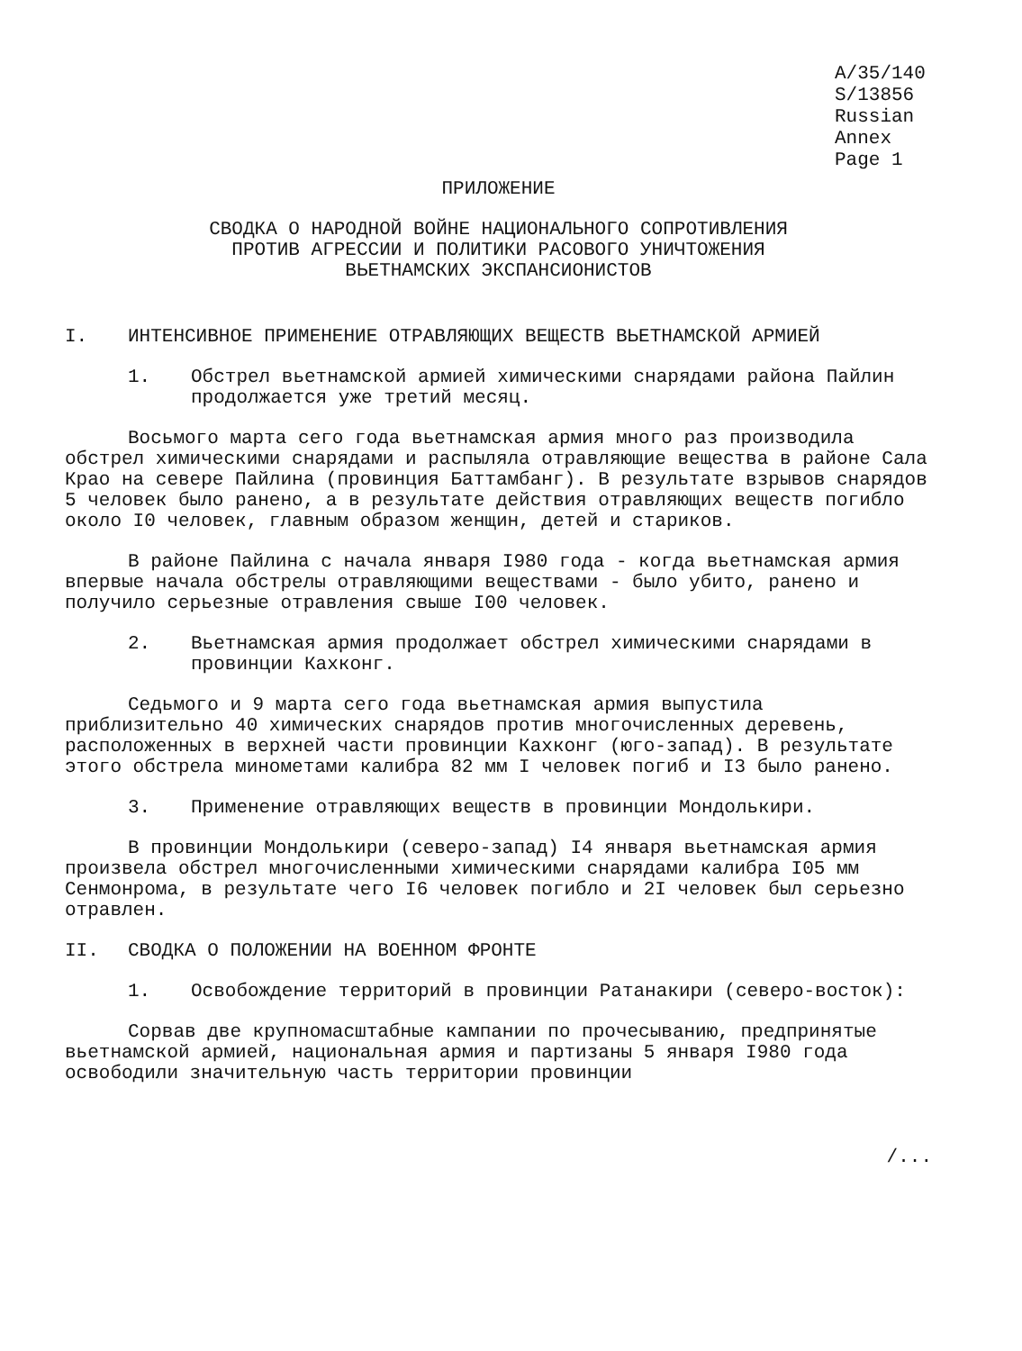A/35/140
S/13856
Russian
Annex
Page 1
ПРИЛОЖЕНИЕ
СВОДКА О НАРОДНОЙ ВОЙНЕ НАЦИОНАЛЬНОГО СОПРОТИВЛЕНИЯ
ПРОТИВ АГРЕССИИ И ПОЛИТИКИ РАСОВОГО УНИЧТОЖЕНИЯ
ВЬЕТНАМСКИХ ЭКСПАНСИОНИСТОВ
I. ИНТЕНСИВНОЕ ПРИМЕНЕНИЕ ОТРАВЛЯЮЩИХ ВЕЩЕСТВ ВЬЕТНАМСКОЙ АРМИЕЙ
1. Обстрел вьетнамской армией химическими снарядами района Пайлин продолжается уже третий месяц.
Восьмого марта сего года вьетнамская армия много раз производила обстрел химическими снарядами и распыляла отравляющие вещества в районе Сала Крао на севере Пайлина (провинция Баттамбанг). В результате взрывов снарядов 5 человек было ранено, а в результате действия отравляющих веществ погибло около I0 человек, главным образом женщин, детей и стариков.
В районе Пайлина с начала января I980 года - когда вьетнамская армия впервые начала обстрелы отравляющими веществами - было убито, ранено и получило серьезные отравления свыше I00 человек.
2. Вьетнамская армия продолжает обстрел химическими снарядами в провинции Кахконг.
Седьмого и 9 марта сего года вьетнамская армия выпустила приблизительно 40 химических снарядов против многочисленных деревень, расположенных в верхней части провинции Кахконг (юго-запад). В результате этого обстрела минометами калибра 82 мм I человек погиб и I3 было ранено.
3. Применение отравляющих веществ в провинции Мондолькири.
В провинции Мондолькири (северо-запад) I4 января вьетнамская армия произвела обстрел многочисленными химическими снарядами калибра I05 мм Сенмонрома, в результате чего I6 человек погибло и 2I человек был серьезно отравлен.
II. СВОДКА О ПОЛОЖЕНИИ НА ВОЕННОМ ФРОНТЕ
1. Освобождение территорий в провинции Ратанакири (северо-восток):
Сорвав две крупномасштабные кампании по прочесыванию, предпринятые вьетнамской армией, национальная армия и партизаны 5 января I980 года освободили значительную часть территории провинции
/...